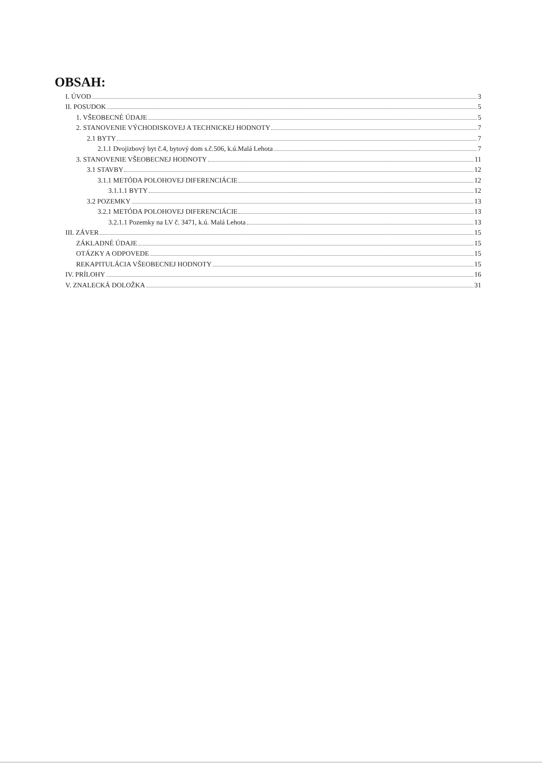OBSAH:
I. ÚVOD 3
II. POSUDOK 5
1. VŠEOBECNÉ ÚDAJE 5
2. STANOVENIE VÝCHODISKOVEJ A TECHNICKEJ HODNOTY 7
2.1 BYTY 7
2.1.1 Dvojizbový byt č.4, bytový dom s.č.506, k.ú.Malá Lehota 7
3. STANOVENIE VŠEOBECNEJ HODNOTY 11
3.1 STAVBY 12
3.1.1 METÓDA POLOHOVEJ DIFERENCIÁCIE 12
3.1.1.1 BYTY 12
3.2 POZEMKY 13
3.2.1 METÓDA POLOHOVEJ DIFERENCIÁCIE 13
3.2.1.1 Pozemky na LV č. 3471, k.ú. Malá Lehota 13
III. ZÁVER 15
ZÁKLADNÉ ÚDAJE 15
OTÁZKY A ODPOVEDE 15
REKAPITULÁCIA VŠEOBECNEJ HODNOTY 15
IV. PRÍLOHY 16
V. ZNALECKÁ DOLOŽKA 31